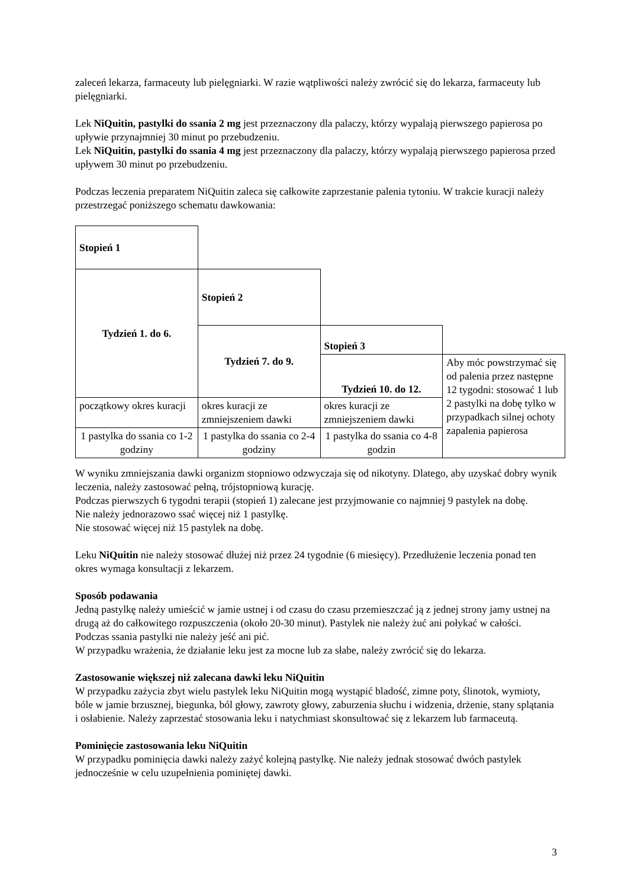zaleceń lekarza, farmaceuty lub pielęgniarki. W razie wątpliwości należy zwrócić się do lekarza, farmaceuty lub pielęgniarki.
Lek NiQuitin, pastylki do ssania 2 mg jest przeznaczony dla palaczy, którzy wypalają pierwszego papierosa po upływie przynajmniej 30 minut po przebudzeniu.
Lek NiQuitin, pastylki do ssania 4 mg jest przeznaczony dla palaczy, którzy wypalają pierwszego papierosa przed upływem 30 minut po przebudzeniu.
Podczas leczenia preparatem NiQuitin zaleca się całkowite zaprzestanie palenia tytoniu. W trakcie kuracji należy przestrzegać poniższego schematu dawkowania:
| Stopień 1 | | | |
| Tydzień 1. do 6. | Stopień 2 | | |
| | Tydzień 7. do 9. | Stopień 3 | |
| | | Tydzień 10. do 12. | Aby móc powstrzymać się od palenia przez następne 12 tygodni: stosować 1 lub 2 pastylki na dobę tylko w przypadkach silnej ochoty zapalenia papierosa |
| początkowy okres kuracji | okres kuracji ze zmniejszeniem dawki | okres kuracji ze zmniejszeniem dawki | |
| 1 pastylka do ssania co 1-2 godziny | 1 pastylka do ssania co 2-4 godziny | 1 pastylka do ssania co 4-8 godzin | |
W wyniku zmniejszania dawki organizm stopniowo odzwyczaja się od nikotyny. Dlatego, aby uzyskać dobry wynik leczenia, należy zastosować pełną, trójstopniową kurację.
Podczas pierwszych 6 tygodni terapii (stopień 1) zalecane jest przyjmowanie co najmniej 9 pastylek na dobę.
Nie należy jednorazowo ssać więcej niż 1 pastylkę.
Nie stosować więcej niż 15 pastylek na dobę.
Leku NiQuitin nie należy stosować dłużej niż przez 24 tygodnie (6 miesięcy). Przedłużenie leczenia ponad ten okres wymaga konsultacji z lekarzem.
Sposób podawania
Jedną pastylkę należy umieścić w jamie ustnej i od czasu do czasu przemieszczać ją z jednej strony jamy ustnej na drugą aż do całkowitego rozpuszczenia (około 20-30 minut). Pastylek nie należy żuć ani połykać w całości. Podczas ssania pastylki nie należy jeść ani pić.
W przypadku wrażenia, że działanie leku jest za mocne lub za słabe, należy zwrócić się do lekarza.
Zastosowanie większej niż zalecana dawki leku NiQuitin
W przypadku zażycia zbyt wielu pastylek leku NiQuitin mogą wystąpić bladość, zimne poty, ślinotok, wymioty, bóle w jamie brzusznej, biegunka, ból głowy, zawroty głowy, zaburzenia słuchu i widzenia, drżenie, stany splątania i osłabienie. Należy zaprzestać stosowania leku i natychmiast skonsultować się z lekarzem lub farmaceutą.
Pominięcie zastosowania leku NiQuitin
W przypadku pominięcia dawki należy zażyć kolejną pastylkę. Nie należy jednak stosować dwóch pastylek jednocześnie w celu uzupełnienia pominiętej dawki.
3